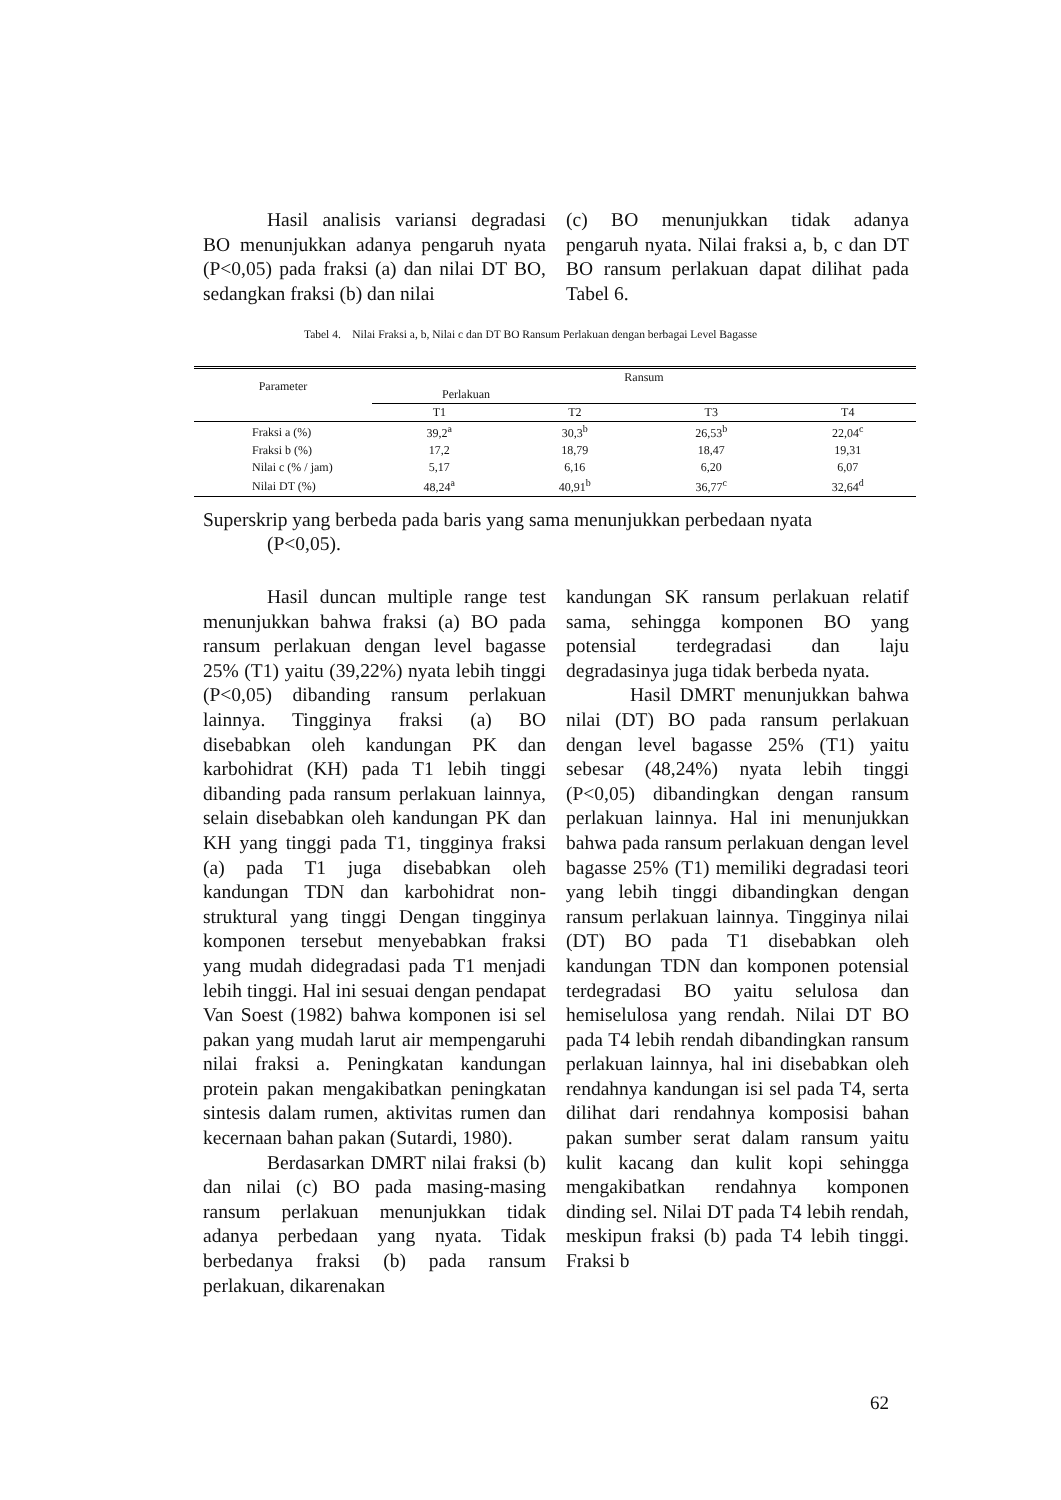Hasil analisis variansi degradasi BO menunjukkan adanya pengaruh nyata (P<0,05) pada fraksi (a) dan nilai DT BO, sedangkan fraksi (b) dan nilai
(c) BO menunjukkan tidak adanya pengaruh nyata. Nilai fraksi a, b, c dan DT BO ransum perlakuan dapat dilihat pada Tabel 6.
Tabel 4. Nilai Fraksi a, b, Nilai c dan DT BO Ransum Perlakuan dengan berbagai Level Bagasse
| Parameter | Ransum | | | |
| --- | --- | --- | --- | --- |
| | Perlakuan | | | |
| | T1 | T2 | T3 | T4 |
| Fraksi a (%) | 39,2<sup>a</sup> | 30,3<sup>b</sup> | 26,53<sup>b</sup> | 22,04<sup>c</sup> |
| Fraksi b (%) | 17,2 | 18,79 | 18,47 | 19,31 |
| Nilai c (% / jam) | 5,17 | 6,16 | 6,20 | 6,07 |
| Nilai DT (%) | 48,24<sup>a</sup> | 40,91<sup>b</sup> | 36,77<sup>c</sup> | 32,64<sup>d</sup> |
Superskrip yang berbeda pada baris yang sama menunjukkan perbedaan nyata
(P<0,05).
Hasil duncan multiple range test menunjukkan bahwa fraksi (a) BO pada ransum perlakuan dengan level bagasse 25% (T1) yaitu (39,22%) nyata lebih tinggi (P<0,05) dibanding ransum perlakuan lainnya. Tingginya fraksi (a) BO disebabkan oleh kandungan PK dan karbohidrat (KH) pada T1 lebih tinggi dibanding pada ransum perlakuan lainnya, selain disebabkan oleh kandungan PK dan KH yang tinggi pada T1, tingginya fraksi (a) pada T1 juga disebabkan oleh kandungan TDN dan karbohidrat non-struktural yang tinggi Dengan tingginya komponen tersebut menyebabkan fraksi yang mudah didegradasi pada T1 menjadi lebih tinggi. Hal ini sesuai dengan pendapat Van Soest (1982) bahwa komponen isi sel pakan yang mudah larut air mempengaruhi nilai fraksi a. Peningkatan kandungan protein pakan mengakibatkan peningkatan sintesis dalam rumen, aktivitas rumen dan kecernaan bahan pakan (Sutardi, 1980).
Berdasarkan DMRT nilai fraksi (b) dan nilai (c) BO pada masing-masing ransum perlakuan menunjukkan tidak adanya perbedaan yang nyata. Tidak berbedanya fraksi (b) pada ransum perlakuan, dikarenakan
kandungan SK ransum perlakuan relatif sama, sehingga komponen BO yang potensial terdegradasi dan laju degradasinya juga tidak berbeda nyata.
Hasil DMRT menunjukkan bahwa nilai (DT) BO pada ransum perlakuan dengan level bagasse 25% (T1) yaitu sebesar (48,24%) nyata lebih tinggi (P<0,05) dibandingkan dengan ransum perlakuan lainnya. Hal ini menunjukkan bahwa pada ransum perlakuan dengan level bagasse 25% (T1) memiliki degradasi teori yang lebih tinggi dibandingkan dengan ransum perlakuan lainnya. Tingginya nilai (DT) BO pada T1 disebabkan oleh kandungan TDN dan komponen potensial terdegradasi BO yaitu selulosa dan hemiselulosa yang rendah. Nilai DT BO pada T4 lebih rendah dibandingkan ransum perlakuan lainnya, hal ini disebabkan oleh rendahnya kandungan isi sel pada T4, serta dilihat dari rendahnya komposisi bahan pakan sumber serat dalam ransum yaitu kulit kacang dan kulit kopi sehingga mengakibatkan rendahnya komponen dinding sel. Nilai DT pada T4 lebih rendah, meskipun fraksi (b) pada T4 lebih tinggi. Fraksi b
62